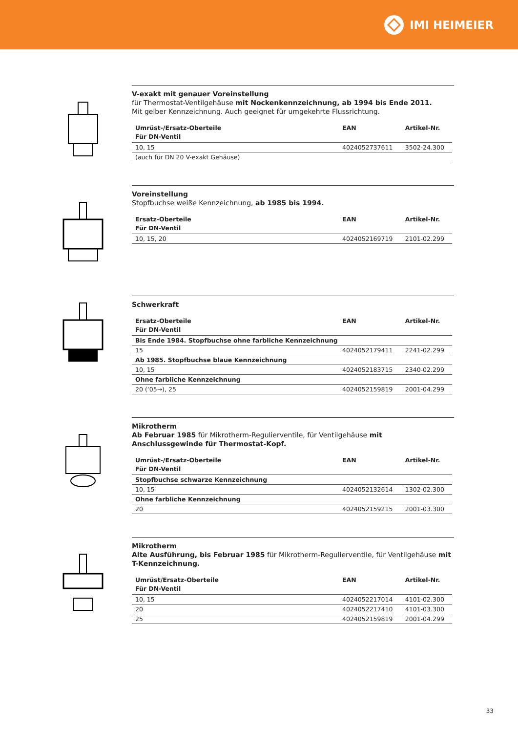IMI HEIMEIER
V-exakt mit genauer Voreinstellung
für Thermostat-Ventilgehäuse mit Nockenkennzeichnung, ab 1994 bis Ende 2011.
Mit gelber Kennzeichnung. Auch geeignet für umgekehrte Flussrichtung.
| Umrüst-/Ersatz-Oberteile Für DN-Ventil | EAN | Artikel-Nr. |
| --- | --- | --- |
| 10, 15 | 4024052737611 | 3502-24.300 |
| (auch für DN 20 V-exakt Gehäuse) | | |
Voreinstellung
Stopfbuchse weiße Kennzeichnung, ab 1985 bis 1994.
| Ersatz-Oberteile Für DN-Ventil | EAN | Artikel-Nr. |
| --- | --- | --- |
| 10, 15, 20 | 4024052169719 | 2101-02.299 |
Schwerkraft
| Ersatz-Oberteile Für DN-Ventil | EAN | Artikel-Nr. |
| --- | --- | --- |
| Bis Ende 1984. Stopfbuchse ohne farbliche Kennzeichnung | | |
| 15 | 4024052179411 | 2241-02.299 |
| Ab 1985. Stopfbuchse blaue Kennzeichnung | | |
| 10, 15 | 4024052183715 | 2340-02.299 |
| Ohne farbliche Kennzeichnung | | |
| 20 (‘05→), 25 | 4024052159819 | 2001-04.299 |
Mikrotherm
Ab Februar 1985 für Mikrotherm-Regulierventile, für Ventilgehäuse mit Anschlussgewinde für Thermostat-Kopf.
| Umrüst-/Ersatz-Oberteile Für DN-Ventil | EAN | Artikel-Nr. |
| --- | --- | --- |
| Stopfbuchse schwarze Kennzeichnung | | |
| 10, 15 | 4024052132614 | 1302-02.300 |
| Ohne farbliche Kennzeichnung | | |
| 20 | 4024052159215 | 2001-03.300 |
Mikrotherm
Alte Ausführung, bis Februar 1985 für Mikrotherm-Regulierventile, für Ventilgehäuse mit T-Kennzeichnung.
| Umrüst/Ersatz-Oberteile Für DN-Ventil | EAN | Artikel-Nr. |
| --- | --- | --- |
| 10, 15 | 4024052217014 | 4101-02.300 |
| 20 | 4024052217410 | 4101-03.300 |
| 25 | 4024052159819 | 2001-04.299 |
33